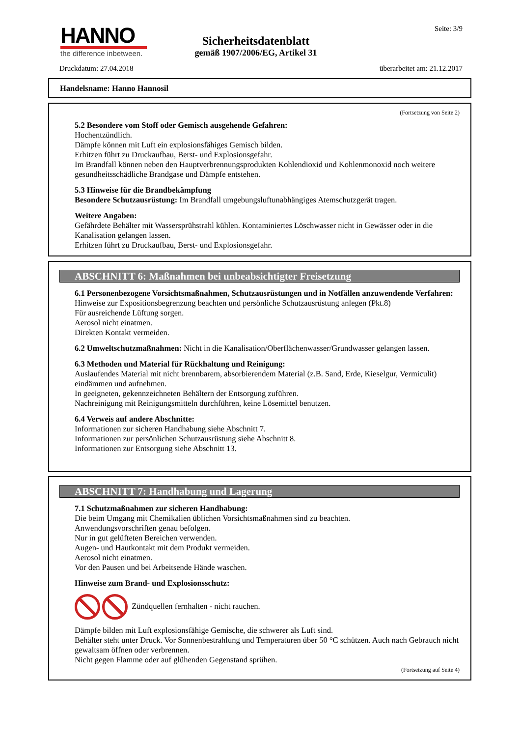HANNO
the difference inbetween.
Seite: 3/9
Sicherheitsdatenblatt
gemäß 1907/2006/EG, Artikel 31
Druckdatum: 27.04.2018 überarbeitet am: 21.12.2017
Handelsname: Hanno Hannosil
(Fortsetzung von Seite 2)
5.2 Besondere vom Stoff oder Gemisch ausgehende Gefahren:
Hochentzündlich.
Dämpfe können mit Luft ein explosionsfähiges Gemisch bilden.
Erhitzen führt zu Druckaufbau, Berst- und Explosionsgefahr.
Im Brandfall können neben den Hauptverbrennungsprodukten Kohlendioxid und Kohlenmonoxid noch weitere gesundheitsschädliche Brandgase und Dämpfe entstehen.
5.3 Hinweise für die Brandbekämpfung
Besondere Schutzausrüstung: Im Brandfall umgebungsluftunabhängiges Atemschutzgerät tragen.
Weitere Angaben:
Gefährdete Behälter mit Wassersprühstrahl kühlen. Kontaminiertes Löschwasser nicht in Gewässer oder in die Kanalisation gelangen lassen.
Erhitzen führt zu Druckaufbau, Berst- und Explosionsgefahr.
ABSCHNITT 6: Maßnahmen bei unbeabsichtigter Freisetzung
6.1 Personenbezogene Vorsichtsmaßnahmen, Schutzausrüstungen und in Notfällen anzuwendende Verfahren:
Hinweise zur Expositionsbegrenzung beachten und persönliche Schutzausrüstung anlegen (Pkt.8)
Für ausreichende Lüftung sorgen.
Aerosol nicht einatmen.
Direkten Kontakt vermeiden.
6.2 Umweltschutzmaßnahmen: Nicht in die Kanalisation/Oberflächenwasser/Grundwasser gelangen lassen.
6.3 Methoden und Material für Rückhaltung und Reinigung:
Auslaufendes Material mit nicht brennbarem, absorbierendem Material (z.B. Sand, Erde, Kieselgur, Vermiculit) eindämmen und aufnehmen.
In geeigneten, gekennzeichneten Behältern der Entsorgung zuführen.
Nachreinigung mit Reinigungsmitteln durchführen, keine Lösemittel benutzen.
6.4 Verweis auf andere Abschnitte:
Informationen zur sicheren Handhabung siehe Abschnitt 7.
Informationen zur persönlichen Schutzausrüstung siehe Abschnitt 8.
Informationen zur Entsorgung siehe Abschnitt 13.
ABSCHNITT 7: Handhabung und Lagerung
7.1 Schutzmaßnahmen zur sicheren Handhabung:
Die beim Umgang mit Chemikalien üblichen Vorsichtsmaßnahmen sind zu beachten.
Anwendungsvorschriften genau befolgen.
Nur in gut gelüfteten Bereichen verwenden.
Augen- und Hautkontakt mit dem Produkt vermeiden.
Aerosol nicht einatmen.
Vor den Pausen und bei Arbeitsende Hände waschen.
Hinweise zum Brand- und Explosionsschutz:
Zündquellen fernhalten - nicht rauchen.
Dämpfe bilden mit Luft explosionsfähige Gemische, die schwerer als Luft sind.
Behälter steht unter Druck. Vor Sonnenbestrahlung und Temperaturen über 50 °C schützen. Auch nach Gebrauch nicht gewaltsam öffnen oder verbrennen.
Nicht gegen Flamme oder auf glühenden Gegenstand sprühen.
(Fortsetzung auf Seite 4)